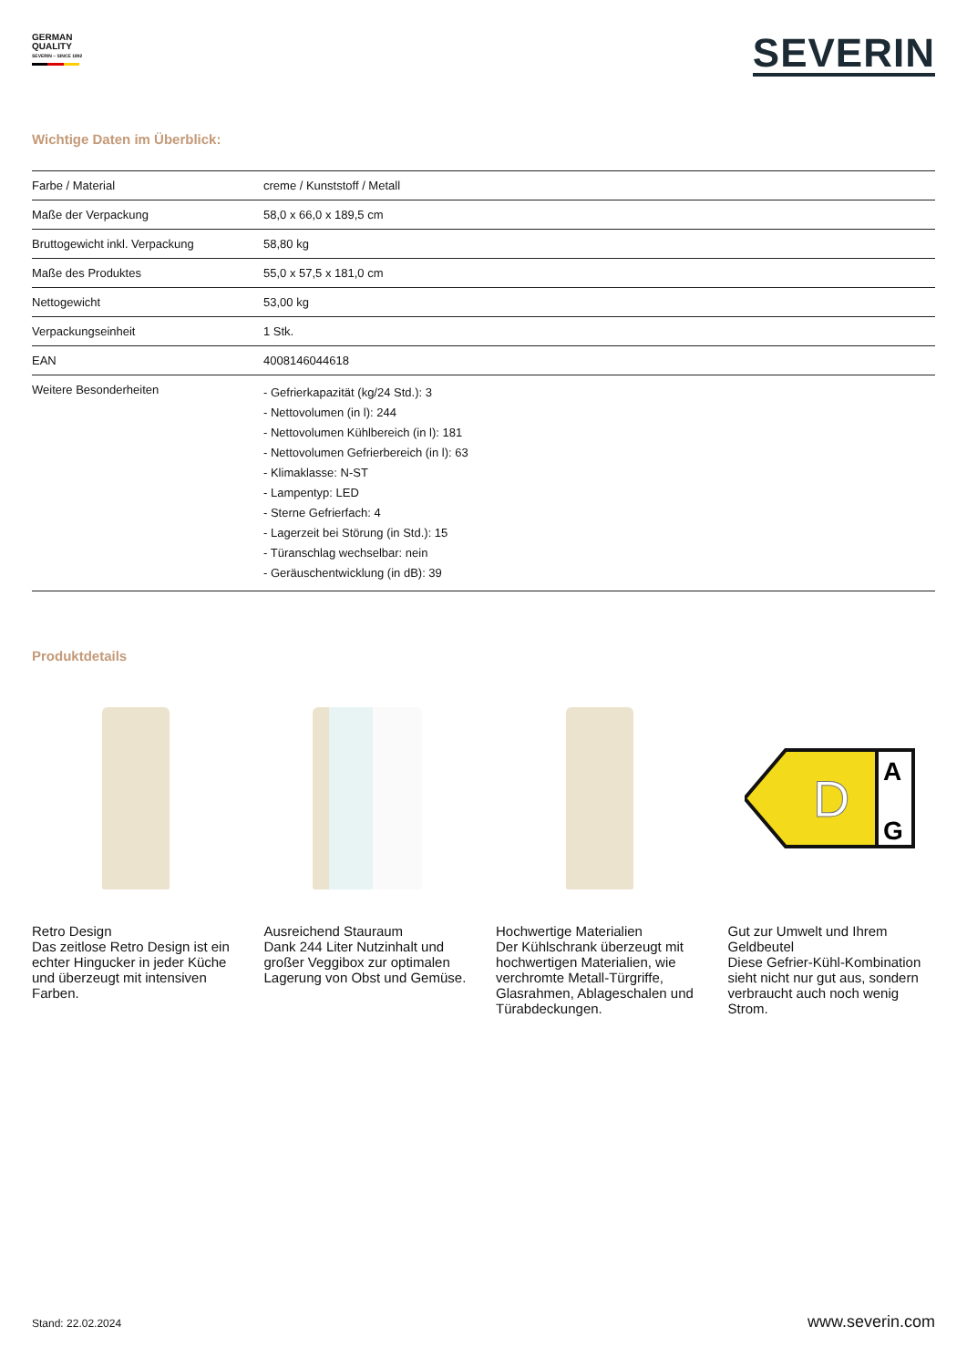GERMAN
QUALITY
SEVERIN – SINCE 1892
SEVERIN
Wichtige Daten im Überblick:
| Farbe / Material | creme / Kunststoff / Metall |
| Maße der Verpackung | 58,0 x 66,0 x 189,5 cm |
| Bruttogewicht inkl. Verpackung | 58,80 kg |
| Maße des Produktes | 55,0 x 57,5 x 181,0 cm |
| Nettogewicht | 53,00 kg |
| Verpackungseinheit | 1 Stk. |
| EAN | 4008146044618 |
| Weitere Besonderheiten | - Gefrierkapazität (kg/24 Std.): 3 - Nettovolumen (in l): 244 - Nettovolumen Kühlbereich (in l): 181 - Nettovolumen Gefrierbereich (in l): 63 - Klimaklasse: N-ST - Lampentyp: LED - Sterne Gefrierfach: 4 - Lagerzeit bei Störung (in Std.): 15 - Türanschlag wechselbar: nein - Geräuschentwicklung (in dB): 39 |
Produktdetails
Retro Design
Das zeitlose Retro Design ist ein echter Hingucker in jeder Küche und überzeugt mit intensiven Farben.
Ausreichend Stauraum
Dank 244 Liter Nutzinhalt und großer Veggibox zur optimalen Lagerung von Obst und Gemüse.
Hochwertige Materialien
Der Kühlschrank überzeugt mit hochwertigen Materialien, wie verchromte Metall-Türgriffe, Glasrahmen, Ablageschalen und Türabdeckungen.
D
A
G
Gut zur Umwelt und Ihrem Geldbeutel
Diese Gefrier-Kühl-Kombination sieht nicht nur gut aus, sondern verbraucht auch noch wenig Strom.
Stand: 22.02.2024 www.severin.com